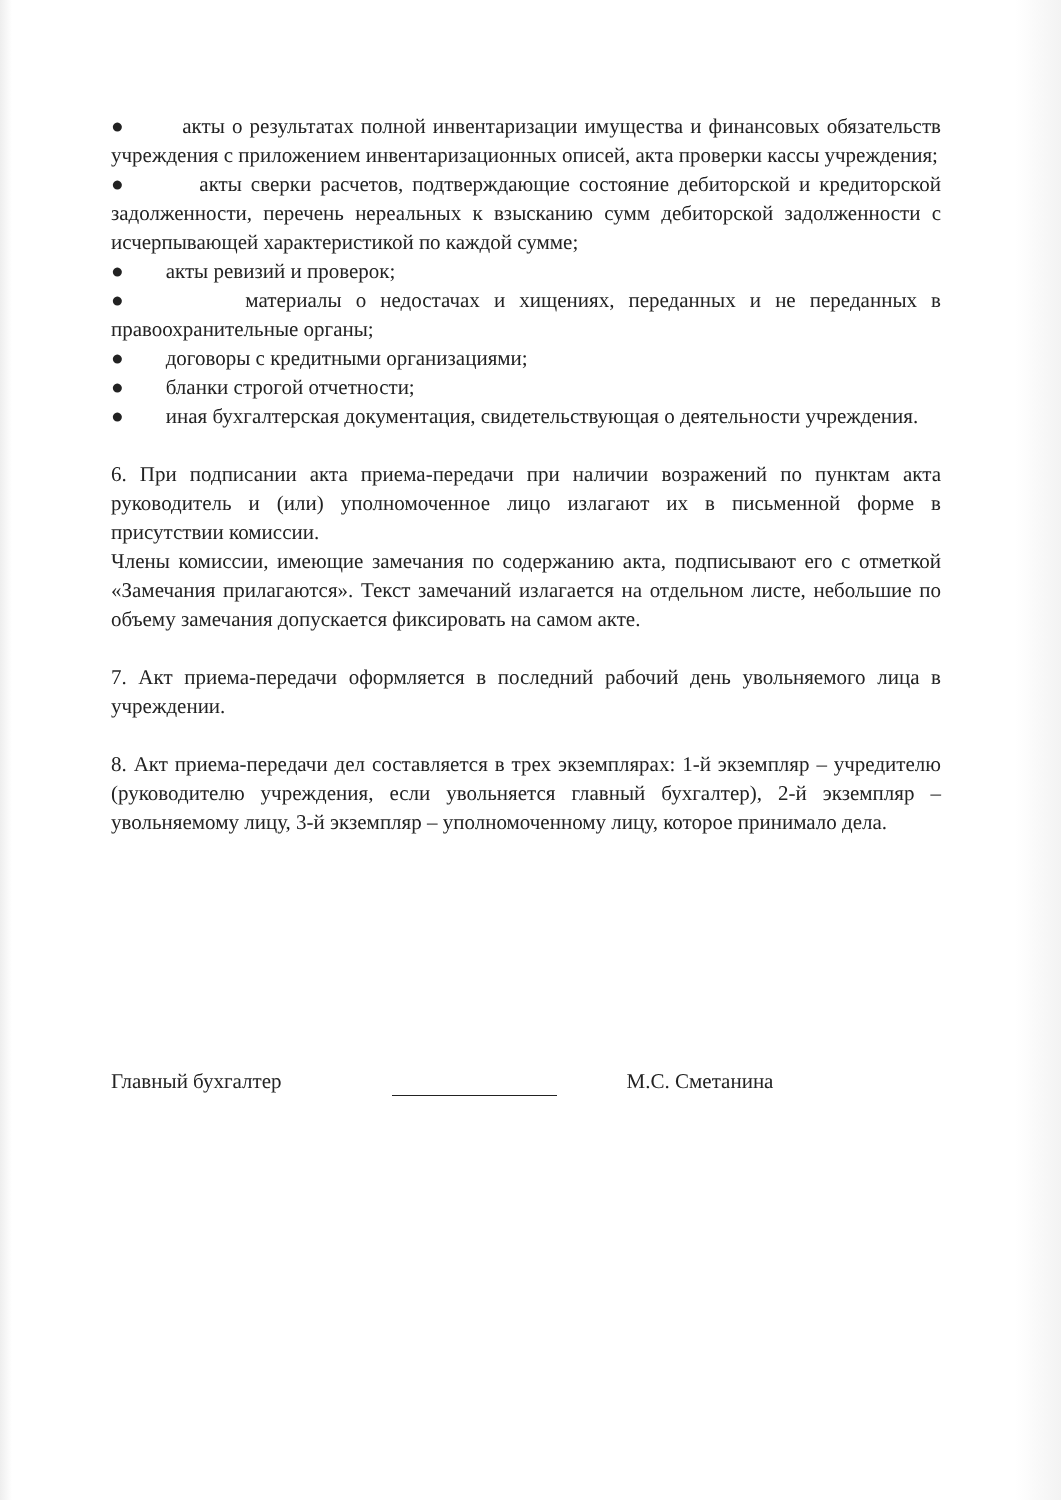● акты о результатах полной инвентаризации имущества и финансовых обязательств учреждения с приложением инвентаризационных описей, акта проверки кассы учреждения;
● акты сверки расчетов, подтверждающие состояние дебиторской и кредиторской задолженности, перечень нереальных к взысканию сумм дебиторской задолженности с исчерпывающей характеристикой по каждой сумме;
● акты ревизий и проверок;
● материалы о недостачах и хищениях, переданных и не переданных в правоохранительные органы;
● договоры с кредитными организациями;
● бланки строгой отчетности;
● иная бухгалтерская документация, свидетельствующая о деятельности учреждения.
6. При подписании акта приема-передачи при наличии возражений по пунктам акта руководитель и (или) уполномоченное лицо излагают их в письменной форме в присутствии комиссии.
Члены комиссии, имеющие замечания по содержанию акта, подписывают его с отметкой «Замечания прилагаются». Текст замечаний излагается на отдельном листе, небольшие по объему замечания допускается фиксировать на самом акте.
7. Акт приема-передачи оформляется в последний рабочий день увольняемого лица в учреждении.
8. Акт приема-передачи дел составляется в трех экземплярах: 1-й экземпляр – учредителю (руководителю учреждения, если увольняется главный бухгалтер), 2-й экземпляр – увольняемому лицу, 3-й экземпляр – уполномоченному лицу, которое принимало дела.
Главный бухгалтер
М.С. Сметанина